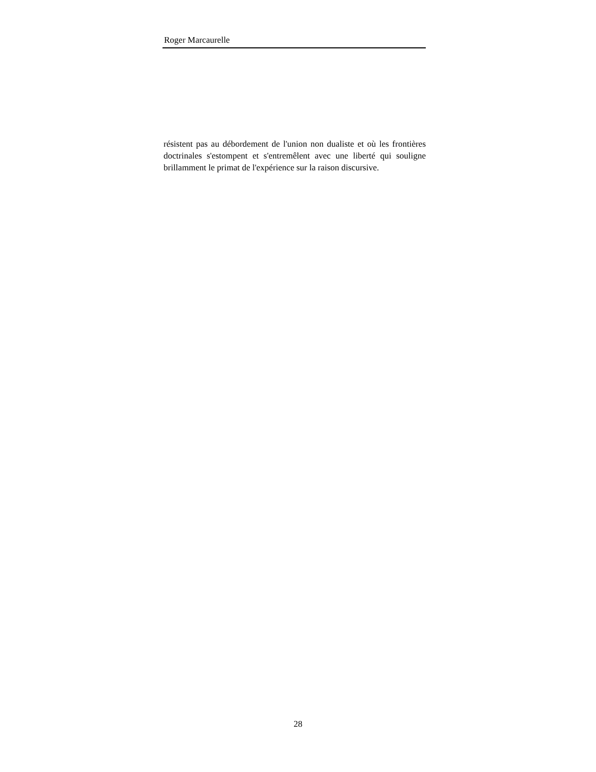Roger Marcaurelle
résistent pas au débordement de l'union non dualiste et où les frontières doctrinales s'estompent et s'entremêlent avec une liberté qui souligne brillamment le primat de l'expérience sur la raison discursive.
28